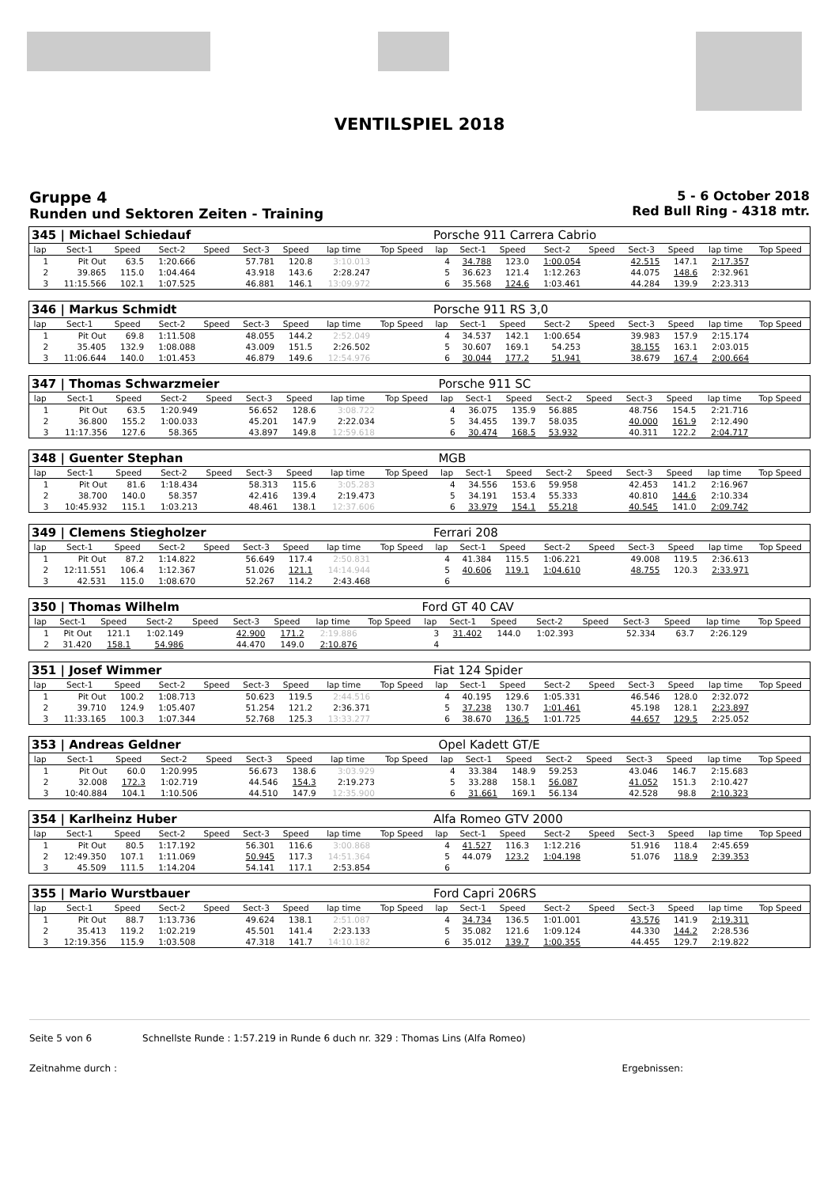VENTILSPIEL 2018
Gruppe 4
Runden und Sektoren Zeiten - Training
5 - 6 October 2018
Red Bull Ring - 4318 mtr.
| 345 / Michael Schiedauf | | | | | | | | | Porsche 911 Carrera Cabrio | | | | | | | | |
| lap | Sect-1 | Speed | Sect-2 | Speed | Sect-3 | Speed | lap time | Top Speed | lap | Sect-1 | Speed | Sect-2 | Speed | Sect-3 | Speed | lap time | Top Speed |
| 1 | Pit Out | 63.5 | 1:20.666 | | 57.781 | 120.8 | 3:10.013 | | 4 | 34.788 | 123.0 | 1:00.054 | | 42.515 | 147.1 | 2:17.357 | |
| 2 | 39.865 | 115.0 | 1:04.464 | | 43.918 | 143.6 | 2:28.247 | | 5 | 36.623 | 121.4 | 1:12.263 | | 44.075 | 148.6 | 2:32.961 | |
| 3 | 11:15.566 | 102.1 | 1:07.525 | | 46.881 | 146.1 | 13:09.972 | | 6 | 35.568 | 124.6 | 1:03.461 | | 44.284 | 139.9 | 2:23.313 | |
| 346 / Markus Schmidt | | | | | | | | | Porsche 911 RS 3,0 | | | | | | | | |
| lap | Sect-1 | Speed | Sect-2 | Speed | Sect-3 | Speed | lap time | Top Speed | lap | Sect-1 | Speed | Sect-2 | Speed | Sect-3 | Speed | lap time | Top Speed |
| 1 | Pit Out | 69.8 | 1:11.508 | | 48.055 | 144.2 | 2:52.049 | | 4 | 34.537 | 142.1 | 1:00.654 | | 39.983 | 157.9 | 2:15.174 | |
| 2 | 35.405 | 132.9 | 1:08.088 | | 43.009 | 151.5 | 2:26.502 | | 5 | 30.607 | 169.1 | 54.253 | | 38.155 | 163.1 | 2:03.015 | |
| 3 | 11:06.644 | 140.0 | 1:01.453 | | 46.879 | 149.6 | 12:54.976 | | 6 | 30.044 | 177.2 | 51.941 | | 38.679 | 167.4 | 2:00.664 | |
| 347 / Thomas Schwarzmeier | | | | | | | | | Porsche 911 SC | | | | | | | | |
| lap | Sect-1 | Speed | Sect-2 | Speed | Sect-3 | Speed | lap time | Top Speed | lap | Sect-1 | Speed | Sect-2 | Speed | Sect-3 | Speed | lap time | Top Speed |
| 1 | Pit Out | 63.5 | 1:20.949 | | 56.652 | 128.6 | 3:08.722 | | 4 | 36.075 | 135.9 | 56.885 | | 48.756 | 154.5 | 2:21.716 | |
| 2 | 36.800 | 155.2 | 1:00.033 | | 45.201 | 147.9 | 2:22.034 | | 5 | 34.455 | 139.7 | 58.035 | | 40.000 | 161.9 | 2:12.490 | |
| 3 | 11:17.356 | 127.6 | 58.365 | | 43.897 | 149.8 | 12:59.618 | | 6 | 30.474 | 168.5 | 53.932 | | 40.311 | 122.2 | 2:04.717 | |
| 348 / Guenter Stephan | | | | | | | | | MGB | | | | | | | | |
| lap | Sect-1 | Speed | Sect-2 | Speed | Sect-3 | Speed | lap time | Top Speed | lap | Sect-1 | Speed | Sect-2 | Speed | Sect-3 | Speed | lap time | Top Speed |
| 1 | Pit Out | 81.6 | 1:18.434 | | 58.313 | 115.6 | 3:05.283 | | 4 | 34.556 | 153.6 | 59.958 | | 42.453 | 141.2 | 2:16.967 | |
| 2 | 38.700 | 140.0 | 58.357 | | 42.416 | 139.4 | 2:19.473 | | 5 | 34.191 | 153.4 | 55.333 | | 40.810 | 144.6 | 2:10.334 | |
| 3 | 10:45.932 | 115.1 | 1:03.213 | | 48.461 | 138.1 | 12:37.606 | | 6 | 33.979 | 154.1 | 55.218 | | 40.545 | 141.0 | 2:09.742 | |
| 349 / Clemens Stiegholzer | | | | | | | | | Ferrari 208 | | | | | | | | |
| lap | Sect-1 | Speed | Sect-2 | Speed | Sect-3 | Speed | lap time | Top Speed | lap | Sect-1 | Speed | Sect-2 | Speed | Sect-3 | Speed | lap time | Top Speed |
| 1 | Pit Out | 87.2 | 1:14.822 | | 56.649 | 117.4 | 2:50.831 | | 4 | 41.384 | 115.5 | 1:06.221 | | 49.008 | 119.5 | 2:36.613 | |
| 2 | 12:11.551 | 106.4 | 1:12.367 | | 51.026 | 121.1 | 14:14.944 | | 5 | 40.606 | 119.1 | 1:04.610 | | 48.755 | 120.3 | 2:33.971 | |
| 3 | 42.531 | 115.0 | 1:08.670 | | 52.267 | 114.2 | 2:43.468 | | 6 | | | | | | | | |
| 350 / Thomas Wilhelm | | | | | | | | | Ford GT 40 CAV | | | | | | | | |
| lap | Sect-1 | Speed | Sect-2 | Speed | Sect-3 | Speed | lap time | Top Speed | lap | Sect-1 | Speed | Sect-2 | Speed | Sect-3 | Speed | lap time | Top Speed |
| 1 | Pit Out | 121.1 | 1:02.149 | | 42.900 | 171.2 | 2:19.886 | | 3 | 31.402 | 144.0 | 1:02.393 | | 52.334 | 63.7 | 2:26.129 | |
| 2 | 31.420 | 158.1 | 54.986 | | 44.470 | 149.0 | 2:10.876 | | 4 | | | | | | | | |
| 351 / Josef Wimmer | | | | | | | | | Fiat 124 Spider | | | | | | | | |
| lap | Sect-1 | Speed | Sect-2 | Speed | Sect-3 | Speed | lap time | Top Speed | lap | Sect-1 | Speed | Sect-2 | Speed | Sect-3 | Speed | lap time | Top Speed |
| 1 | Pit Out | 100.2 | 1:08.713 | | 50.623 | 119.5 | 2:44.516 | | 4 | 40.195 | 129.6 | 1:05.331 | | 46.546 | 128.0 | 2:32.072 | |
| 2 | 39.710 | 124.9 | 1:05.407 | | 51.254 | 121.2 | 2:36.371 | | 5 | 37.238 | 130.7 | 1:01.461 | | 45.198 | 128.1 | 2:23.897 | |
| 3 | 11:33.165 | 100.3 | 1:07.344 | | 52.768 | 125.3 | 13:33.277 | | 6 | 38.670 | 136.5 | 1:01.725 | | 44.657 | 129.5 | 2:25.052 | |
| 353 / Andreas Geldner | | | | | | | | | Opel Kadett GT/E | | | | | | | | |
| lap | Sect-1 | Speed | Sect-2 | Speed | Sect-3 | Speed | lap time | Top Speed | lap | Sect-1 | Speed | Sect-2 | Speed | Sect-3 | Speed | lap time | Top Speed |
| 1 | Pit Out | 60.0 | 1:20.995 | | 56.673 | 138.6 | 3:03.929 | | 4 | 33.384 | 148.9 | 59.253 | | 43.046 | 146.7 | 2:15.683 | |
| 2 | 32.008 | 172.3 | 1:02.719 | | 44.546 | 154.3 | 2:19.273 | | 5 | 33.288 | 158.1 | 56.087 | | 41.052 | 151.3 | 2:10.427 | |
| 3 | 10:40.884 | 104.1 | 1:10.506 | | 44.510 | 147.9 | 12:35.900 | | 6 | 31.661 | 169.1 | 56.134 | | 42.528 | 98.8 | 2:10.323 | |
| 354 / Karlheinz Huber | | | | | | | | | Alfa Romeo GTV 2000 | | | | | | | | |
| lap | Sect-1 | Speed | Sect-2 | Speed | Sect-3 | Speed | lap time | Top Speed | lap | Sect-1 | Speed | Sect-2 | Speed | Sect-3 | Speed | lap time | Top Speed |
| 1 | Pit Out | 80.5 | 1:17.192 | | 56.301 | 116.6 | 3:00.868 | | 4 | 41.527 | 116.3 | 1:12.216 | | 51.916 | 118.4 | 2:45.659 | |
| 2 | 12:49.350 | 107.1 | 1:11.069 | | 50.945 | 117.3 | 14:51.364 | | 5 | 44.079 | 123.2 | 1:04.198 | | 51.076 | 118.9 | 2:39.353 | |
| 3 | 45.509 | 111.5 | 1:14.204 | | 54.141 | 117.1 | 2:53.854 | | 6 | | | | | | | | |
| 355 / Mario Wurstbauer | | | | | | | | | Ford Capri 206RS | | | | | | | | |
| lap | Sect-1 | Speed | Sect-2 | Speed | Sect-3 | Speed | lap time | Top Speed | lap | Sect-1 | Speed | Sect-2 | Speed | Sect-3 | Speed | lap time | Top Speed |
| 1 | Pit Out | 88.7 | 1:13.736 | | 49.624 | 138.1 | 2:51.087 | | 4 | 34.734 | 136.5 | 1:01.001 | | 43.576 | 141.9 | 2:19.311 | |
| 2 | 35.413 | 119.2 | 1:02.219 | | 45.501 | 141.4 | 2:23.133 | | 5 | 35.082 | 121.6 | 1:09.124 | | 44.330 | 144.2 | 2:28.536 | |
| 3 | 12:19.356 | 115.9 | 1:03.508 | | 47.318 | 141.7 | 14:10.182 | | 6 | 35.012 | 139.7 | 1:00.355 | | 44.455 | 129.7 | 2:19.822 | |
Seite 5 von 6 Schnellste Runde : 1:57.219 in Runde 6 duch nr. 329 : Thomas Lins (Alfa Romeo)
Zeitnahme durch : Ergebnissen: